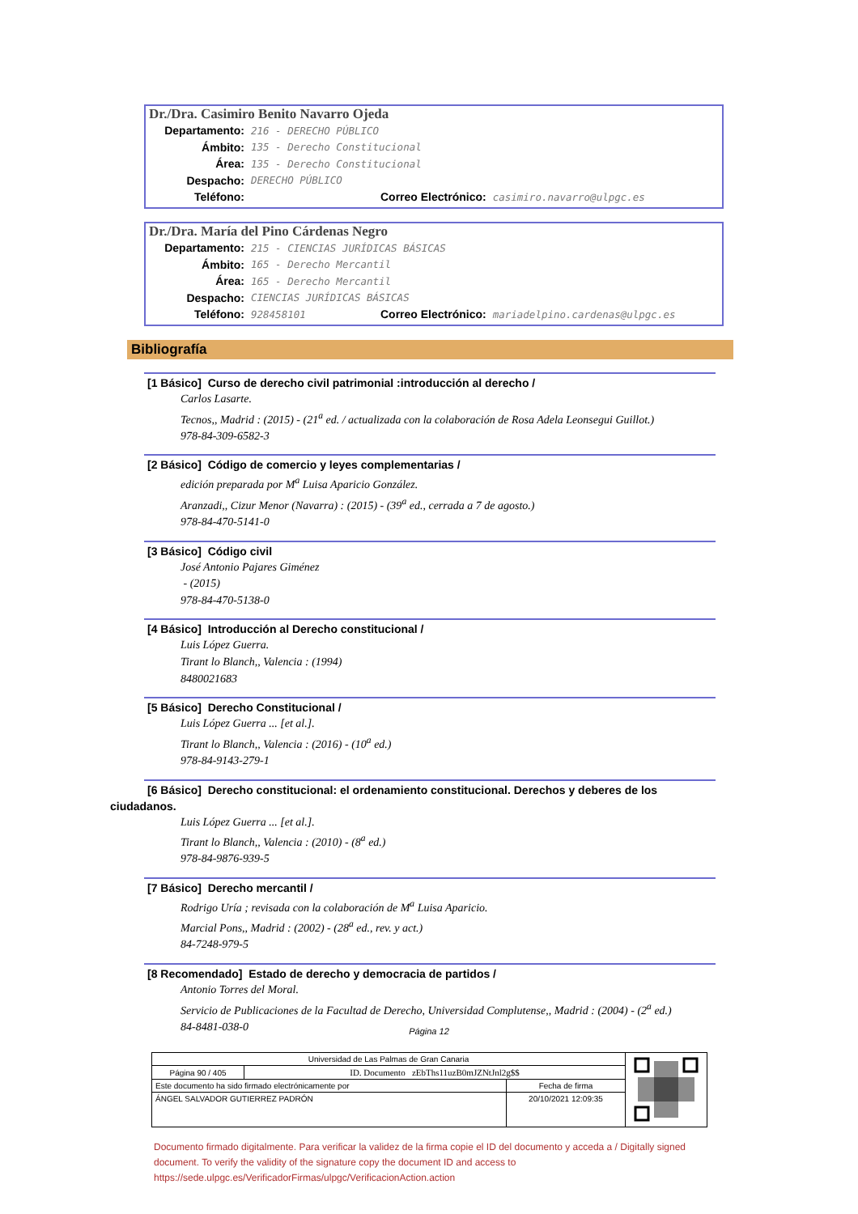Dr./Dra. Casimiro Benito Navarro Ojeda
Departamento: 216 - DERECHO PÚBLICO
Ámbito: 135 - Derecho Constitucional
Área: 135 - Derecho Constitucional
Despacho: DERECHO PÚBLICO
Teléfono: Correo Electrónico: casimiro.navarro@ulpgc.es
Dr./Dra. María del Pino Cárdenas Negro
Departamento: 215 - CIENCIAS JURÍDICAS BÁSICAS
Ámbito: 165 - Derecho Mercantil
Área: 165 - Derecho Mercantil
Despacho: CIENCIAS JURÍDICAS BÁSICAS
Teléfono: 928458101 Correo Electrónico: mariadelpino.cardenas@ulpgc.es
Bibliografía
[1 Básico] Curso de derecho civil patrimonial :introducción al derecho /
Carlos Lasarte.
Tecnos,, Madrid : (2015) - (21<sup>a</sup> ed. / actualizada con la colaboración de Rosa Adela Leonsegui Guillot.)
978-84-309-6582-3
[2 Básico] Código de comercio y leyes complementarias /
edición preparada por M<sup>a</sup> Luisa Aparicio González.
Aranzadi,, Cizur Menor (Navarra) : (2015) - (39<sup>a</sup> ed., cerrada a 7 de agosto.)
978-84-470-5141-0
[3 Básico] Código civil
José Antonio Pajares Giménez
- (2015)
978-84-470-5138-0
[4 Básico] Introducción al Derecho constitucional /
Luis López Guerra.
Tirant lo Blanch,, Valencia : (1994)
8480021683
[5 Básico] Derecho Constitucional /
Luis López Guerra ... [et al.].
Tirant lo Blanch,, Valencia : (2016) - (10<sup>a</sup> ed.)
978-84-9143-279-1
[6 Básico] Derecho constitucional: el ordenamiento constitucional. Derechos y deberes de los
ciudadanos.
Luis López Guerra ... [et al.].
Tirant lo Blanch,, Valencia : (2010) - (8<sup>a</sup> ed.)
978-84-9876-939-5
[7 Básico] Derecho mercantil /
Rodrigo Uría ; revisada con la colaboración de M<sup>a</sup> Luisa Aparicio.
Marcial Pons,, Madrid : (2002) - (28<sup>a</sup> ed., rev. y act.)
84-7248-979-5
[8 Recomendado] Estado de derecho y democracia de partidos /
Antonio Torres del Moral.
Servicio de Publicaciones de la Facultad de Derecho, Universidad Complutense,, Madrid : (2004) - (2<sup>a</sup> ed.)
84-8481-038-0
Página 12
| Universidad de Las Palmas de Gran Canaria | | | |
| Página 90 / 405 | ID. Documento zEbThs11uzB0mJZNtJnl2g$$ | | |
| Este documento ha sido firmado electrónicamente por | | Fecha de firma | |
| ÁNGEL SALVADOR GUTIERREZ PADRÓN | | 20/10/2021 12:09:35 | |
Documento firmado digitalmente. Para verificar la validez de la firma copie el ID del documento y acceda a / Digitally signed document. To verify the validity of the signature copy the document ID and access to https://sede.ulpgc.es/VerificadorFirmas/ulpgc/VerificacionAction.action